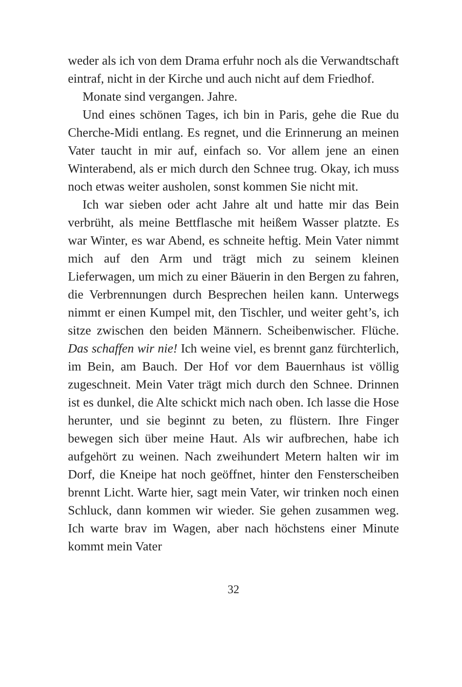weder als ich von dem Drama erfuhr noch als die Verwandt­schaft eintraf, nicht in der Kirche und auch nicht auf dem Friedhof.
Monate sind vergangen. Jahre.
Und eines schönen Tages, ich bin in Paris, gehe die Rue du Cherche-Midi entlang. Es regnet, und die Erinnerung an meinen Vater taucht in mir auf, einfach so. Vor allem jene an einen Winterabend, als er mich durch den Schnee trug. Okay, ich muss noch etwas weiter ausholen, sonst kommen Sie nicht mit.
Ich war sieben oder acht Jahre alt und hatte mir das Bein verbrüht, als meine Bettflasche mit heißem Wasser platzte. Es war Winter, es war Abend, es schneite heftig. Mein Vater nimmt mich auf den Arm und trägt mich zu seinem kleinen Lieferwagen, um mich zu einer Bäuerin in den Bergen zu fahren, die Verbrennungen durch Besprechen heilen kann. Unterwegs nimmt er einen Kumpel mit, den Tischler, und weiter geht’s, ich sitze zwischen den beiden Männern. Scheibenwischer. Flüche. Das schaffen wir nie! Ich weine viel, es brennt ganz fürchterlich, im Bein, am Bauch. Der Hof vor dem Bauernhaus ist völlig zugeschneit. Mein Vater trägt mich durch den Schnee. Drinnen ist es dunkel, die Alte schickt mich nach oben. Ich lasse die Hose herunter, und sie beginnt zu beten, zu flüstern. Ihre Finger bewegen sich über meine Haut. Als wir aufbrechen, habe ich aufgehört zu weinen. Nach zweihundert Metern halten wir im Dorf, die Kneipe hat noch geöffnet, hinter den Fensterscheiben brennt Licht. Warte hier, sagt mein Vater, wir trinken noch einen Schluck, dann kommen wir wieder. Sie gehen zusammen weg. Ich warte brav im Wagen, aber nach höchstens einer Minute kommt mein Vater
32